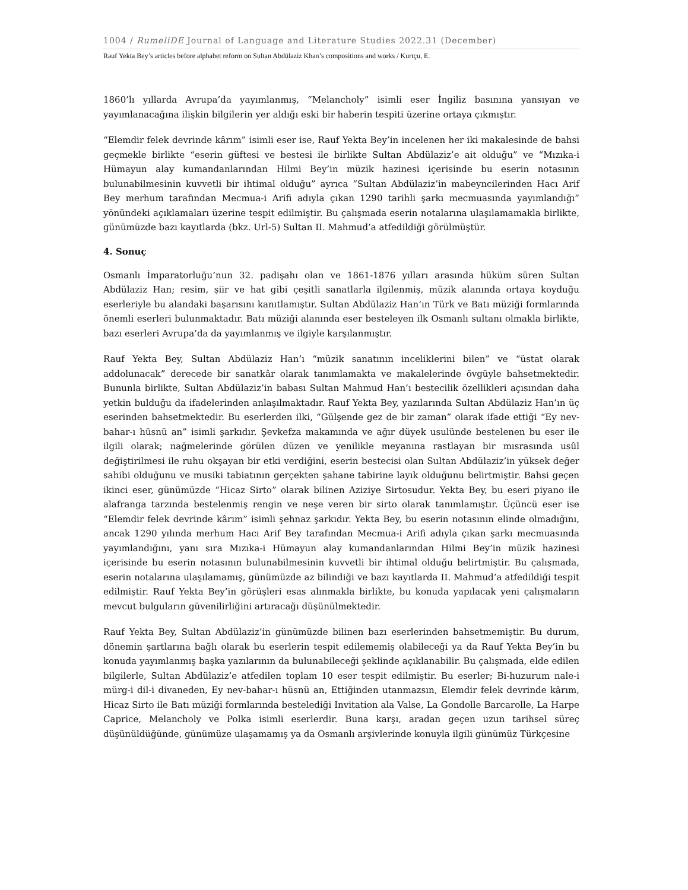1004 / RumeliDE Journal of Language and Literature Studies 2022.31 (December)
Rauf Yekta Bey’s articles before alphabet reform on Sultan Abdülaziz Khan’s compositions and works / Kurtçu, E.
1860’lı yıllarda Avrupa’da yayımlanmış, “Melancholy” isimli eser İngiliz basınına yansıyan ve yayımlanacağına ilişkin bilgilerin yer aldığı eski bir haberin tespiti üzerine ortaya çıkmıştır.
“Elemdir felek devrinde kârım” isimli eser ise, Rauf Yekta Bey’in incelenen her iki makalesinde de bahsi geçmekle birlikte “eserin güftesi ve bestesi ile birlikte Sultan Abdülaziz’e ait olduğu” ve “Mızıka-i Hümayun alay kumandanlarından Hilmi Bey’in müzik hazinesi içerisinde bu eserin notasının bulunabilmesinin kuvvetli bir ihtimal olduğu” ayrıca “Sultan Abdülaziz’in mabeyncilerinden Hacı Arif Bey merhum tarafından Mecmua-i Arifi adıyla çıkan 1290 tarihli şarkı mecmuasında yayımlandığı” yönündeki açıklamaları üzerine tespit edilmiştir. Bu çalışmada eserin notalarına ulaşılamamakla birlikte, günümüzde bazı kayıtlarda (bkz. Url-5) Sultan II. Mahmud’a atfedildiği görülmüştür.
4. Sonuç
Osmanlı İmparatorluğu’nun 32. padişahı olan ve 1861-1876 yılları arasında hüküm süren Sultan Abdülaziz Han; resim, şiir ve hat gibi çeşitli sanatlarla ilgilenmiş, müzik alanında ortaya koyduğu eserleriyle bu alandaki başarısını kanıtlamıştır. Sultan Abdülaziz Han’ın Türk ve Batı müziği formlarında önemli eserleri bulunmaktadır. Batı müziği alanında eser besteleyen ilk Osmanlı sultanı olmakla birlikte, bazı eserleri Avrupa’da da yayımlanmış ve ilgiyle karşılanmıştır.
Rauf Yekta Bey, Sultan Abdülaziz Han’ı “müzik sanatının inceliklerini bilen” ve “üstat olarak addolunacak” derecede bir sanatkâr olarak tanımlamakta ve makalelerinde övgüyle bahsetmektedir. Bununla birlikte, Sultan Abdülaziz’in babası Sultan Mahmud Han’ı bestecilik özellikleri açısından daha yetkin bulduğu da ifadelerinden anlaşılmaktadır. Rauf Yekta Bey, yazılarında Sultan Abdülaziz Han’ın üç eserinden bahsetmektedir. Bu eserlerden ilki, “Gülşende gez de bir zaman” olarak ifade ettiği “Ey nev-bahar-ı hüsnü an” isimli şarkıdır. Şevkefza makamında ve ağır düyek usulünde bestelenen bu eser ile ilgili olarak; nağmelerinde görülen düzen ve yenilikle meyanına rastlayan bir mısrasında usûl değiştirilmesi ile ruhu okşayan bir etki verdiğini, eserin bestecisi olan Sultan Abdülaziz’in yüksek değer sahibi olduğunu ve musiki tabiatının gerçekten şahane tabirine layık olduğunu belirtmiştir. Bahsi geçen ikinci eser, günümüzde “Hicaz Sirto” olarak bilinen Aziziye Sirtosudur. Yekta Bey, bu eseri piyano ile alafranga tarzında bestelenmiş rengin ve neşe veren bir sirto olarak tanımlamıştır. Üçüncü eser ise “Elemdir felek devrinde kârım” isimli şehnaz şarkıdır. Yekta Bey, bu eserin notasının elinde olmadığını, ancak 1290 yılında merhum Hacı Arif Bey tarafından Mecmua-i Arifi adıyla çıkan şarkı mecmuasında yayımlandığını, yanı sıra Mızıka-i Hümayun alay kumandanlarından Hilmi Bey’in müzik hazinesi içerisinde bu eserin notasının bulunabilmesinin kuvvetli bir ihtimal olduğu belirtmiştir. Bu çalışmada, eserin notalarına ulaşılamamış, günümüzde az bilindiği ve bazı kayıtlarda II. Mahmud’a atfedildiği tespit edilmiştir. Rauf Yekta Bey’in görüşleri esas alınmakla birlikte, bu konuda yapılacak yeni çalışmaların mevcut bulguların güvenilirliğini artıracağı düşünülmektedir.
Rauf Yekta Bey, Sultan Abdülaziz’in günümüzde bilinen bazı eserlerinden bahsetmemiştir. Bu durum, dönemin şartlarına bağlı olarak bu eserlerin tespit edilememiş olabileceği ya da Rauf Yekta Bey’in bu konuda yayımlanmış başka yazılarının da bulunabileceği şeklinde açıklanabilir. Bu çalışmada, elde edilen bilgilerle, Sultan Abdülaziz’e atfedilen toplam 10 eser tespit edilmiştir. Bu eserler; Bi-huzurum nale-i mürg-i dil-i divaneden, Ey nev-bahar-ı hüsnü an, Ettiğinden utanmazsın, Elemdir felek devrinde kârım, Hicaz Sirto ile Batı müziği formlarında bestelediği Invitation ala Valse, La Gondolle Barcarolle, La Harpe Caprice, Melancholy ve Polka isimli eserlerdir. Buna karşı, aradan geçen uzun tarihsel süreç düşünüldüğünde, günümüze ulaşamamış ya da Osmanlı arşivlerinde konuyla ilgili günümüz Türkçesine